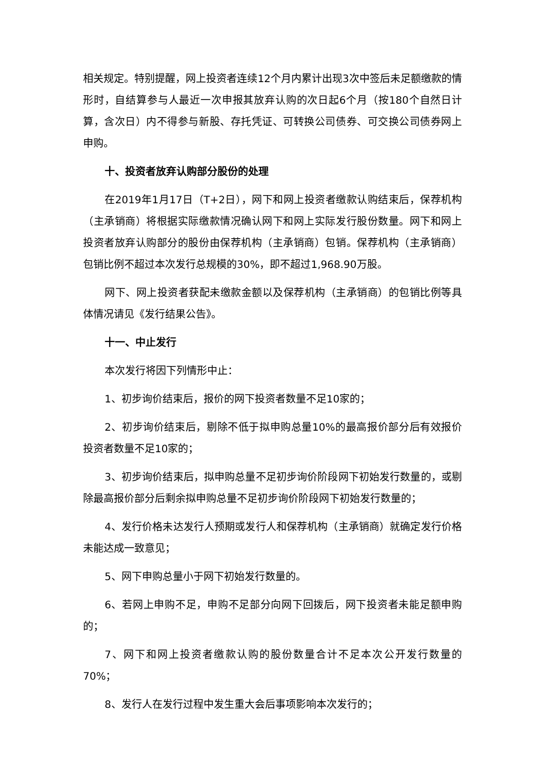相关规定。特别提醒，网上投资者连续12个月内累计出现3次中签后未足额缴款的情形时，自结算参与人最近一次申报其放弃认购的次日起6个月（按180个自然日计算，含次日）内不得参与新股、存托凭证、可转换公司债券、可交换公司债券网上申购。
十、投资者放弃认购部分股份的处理
在2019年1月17日（T+2日），网下和网上投资者缴款认购结束后，保荐机构（主承销商）将根据实际缴款情况确认网下和网上实际发行股份数量。网下和网上投资者放弃认购部分的股份由保荐机构（主承销商）包销。保荐机构（主承销商）包销比例不超过本次发行总规模的30%，即不超过1,968.90万股。
网下、网上投资者获配未缴款金额以及保荐机构（主承销商）的包销比例等具体情况请见《发行结果公告》。
十一、中止发行
本次发行将因下列情形中止：
1、初步询价结束后，报价的网下投资者数量不足10家的；
2、初步询价结束后，剔除不低于拟申购总量10%的最高报价部分后有效报价投资者数量不足10家的；
3、初步询价结束后，拟申购总量不足初步询价阶段网下初始发行数量的，或剔除最高报价部分后剩余拟申购总量不足初步询价阶段网下初始发行数量的；
4、发行价格未达发行人预期或发行人和保荐机构（主承销商）就确定发行价格未能达成一致意见；
5、网下申购总量小于网下初始发行数量的。
6、若网上申购不足，申购不足部分向网下回拨后，网下投资者未能足额申购的；
7、网下和网上投资者缴款认购的股份数量合计不足本次公开发行数量的70%；
8、发行人在发行过程中发生重大会后事项影响本次发行的；